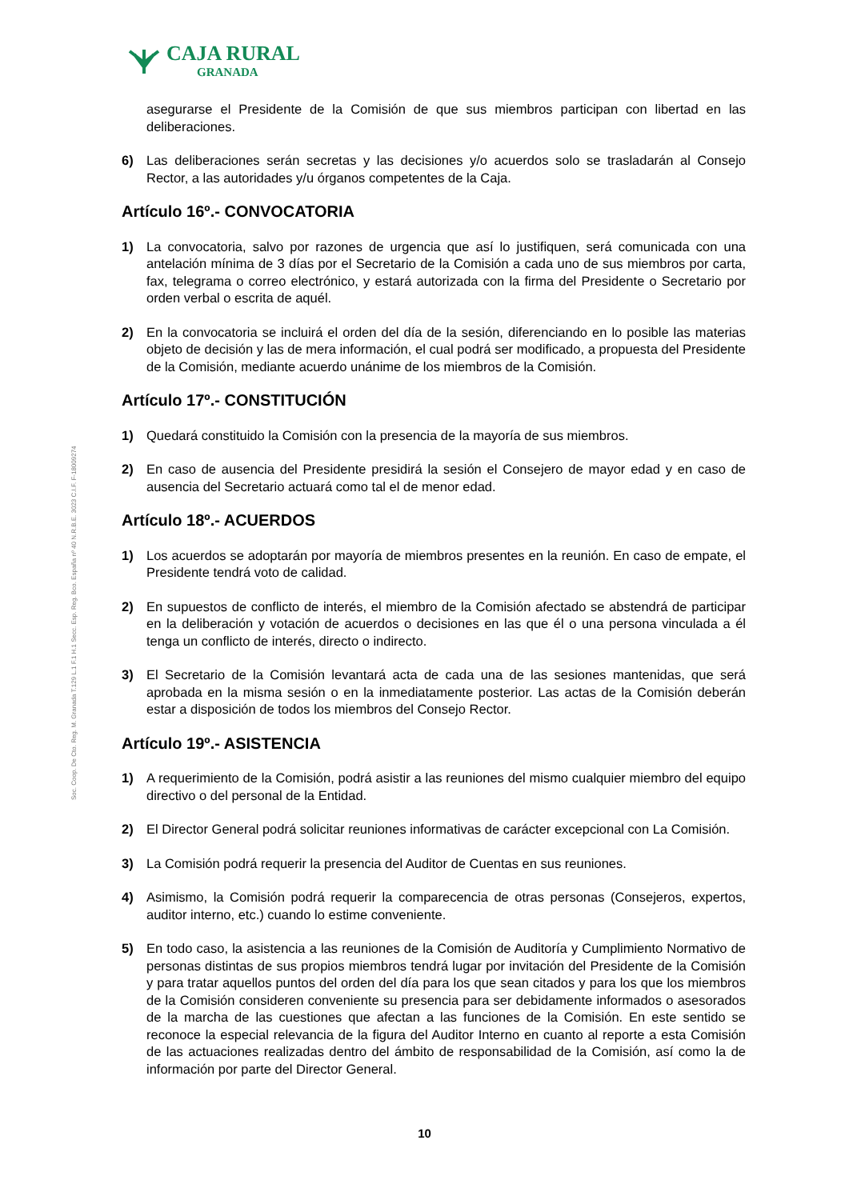CAJA RURAL
GRANADA
Soc. Coop. De Cto. Reg. M. Granada T.129 L.1 F.1 H.1 Secc. Esp. Reg. Bco. España nº 40 N.R.B.E. 3023 C.I.F. F-18009274
asegurarse el Presidente de la Comisión de que sus miembros participan con libertad en las deliberaciones.
6) Las deliberaciones serán secretas y las decisiones y/o acuerdos solo se trasladarán al Consejo Rector, a las autoridades y/u órganos competentes de la Caja.
Artículo 16º.- CONVOCATORIA
1) La convocatoria, salvo por razones de urgencia que así lo justifiquen, será comunicada con una antelación mínima de 3 días por el Secretario de la Comisión a cada uno de sus miembros por carta, fax, telegrama o correo electrónico, y estará autorizada con la firma del Presidente o Secretario por orden verbal o escrita de aquél.
2) En la convocatoria se incluirá el orden del día de la sesión, diferenciando en lo posible las materias objeto de decisión y las de mera información, el cual podrá ser modificado, a propuesta del Presidente de la Comisión, mediante acuerdo unánime de los miembros de la Comisión.
Artículo 17º.- CONSTITUCIÓN
1) Quedará constituido la Comisión con la presencia de la mayoría de sus miembros.
2) En caso de ausencia del Presidente presidirá la sesión el Consejero de mayor edad y en caso de ausencia del Secretario actuará como tal el de menor edad.
Artículo 18º.- ACUERDOS
1) Los acuerdos se adoptarán por mayoría de miembros presentes en la reunión. En caso de empate, el Presidente tendrá voto de calidad.
2) En supuestos de conflicto de interés, el miembro de la Comisión afectado se abstendrá de participar en la deliberación y votación de acuerdos o decisiones en las que él o una persona vinculada a él tenga un conflicto de interés, directo o indirecto.
3) El Secretario de la Comisión levantará acta de cada una de las sesiones mantenidas, que será aprobada en la misma sesión o en la inmediatamente posterior. Las actas de la Comisión deberán estar a disposición de todos los miembros del Consejo Rector.
Artículo 19º.- ASISTENCIA
1) A requerimiento de la Comisión, podrá asistir a las reuniones del mismo cualquier miembro del equipo directivo o del personal de la Entidad.
2) El Director General podrá solicitar reuniones informativas de carácter excepcional con La Comisión.
3) La Comisión podrá requerir la presencia del Auditor de Cuentas en sus reuniones.
4) Asimismo, la Comisión podrá requerir la comparecencia de otras personas (Consejeros, expertos, auditor interno, etc.) cuando lo estime conveniente.
5) En todo caso, la asistencia a las reuniones de la Comisión de Auditoría y Cumplimiento Normativo de personas distintas de sus propios miembros tendrá lugar por invitación del Presidente de la Comisión y para tratar aquellos puntos del orden del día para los que sean citados y para los que los miembros de la Comisión consideren conveniente su presencia para ser debidamente informados o asesorados de la marcha de las cuestiones que afectan a las funciones de la Comisión. En este sentido se reconoce la especial relevancia de la figura del Auditor Interno en cuanto al reporte a esta Comisión de las actuaciones realizadas dentro del ámbito de responsabilidad de la Comisión, así como la de información por parte del Director General.
10